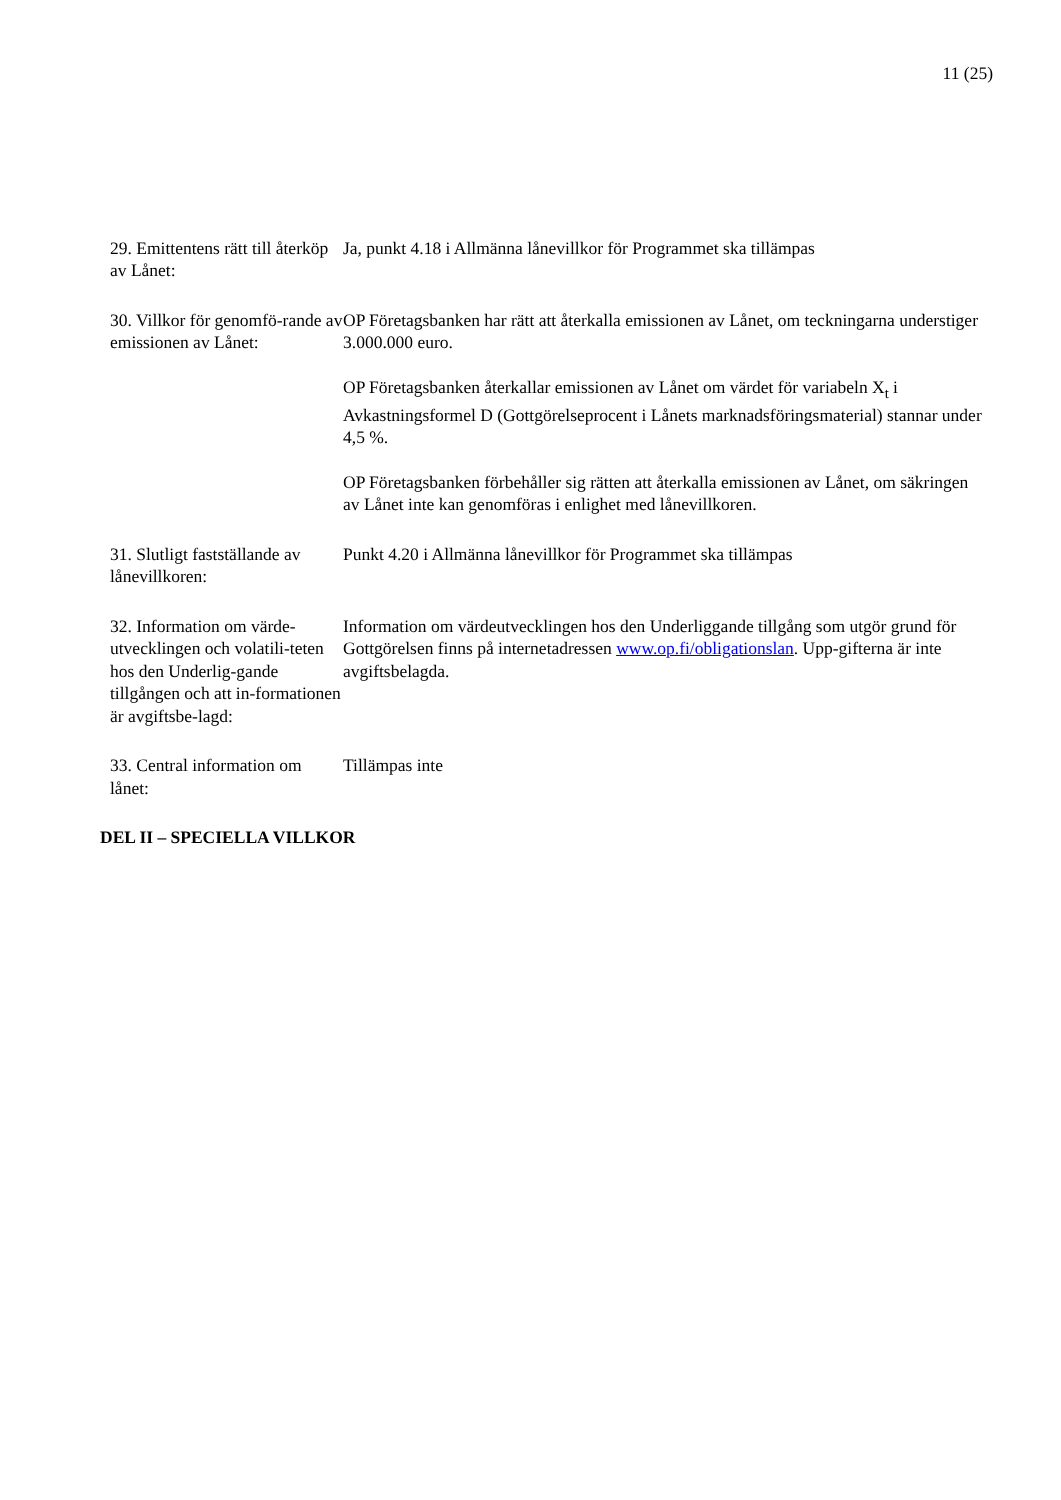11 (25)
29. Emittentens rätt till återköp av Lånet:
Ja, punkt 4.18 i Allmänna lånevillkor för Programmet ska tillämpas
30. Villkor för genomfö-rande av emissionen av Lånet:
OP Företagsbanken har rätt att återkalla emissionen av Lånet, om teckningarna understiger 3.000.000 euro.
OP Företagsbanken återkallar emissionen av Lånet om värdet för variabeln X<sub>t</sub> i Avkastningsformel D (Gottgörelseprocent i Lånets marknadsföringsmaterial) stannar under 4,5 %.
OP Företagsbanken förbehåller sig rätten att återkalla emissionen av Lånet, om säkringen av Lånet inte kan genomföras i enlighet med lånevillkoren.
31. Slutligt fastställande av lånevillkoren:
Punkt 4.20 i Allmänna lånevillkor för Programmet ska tillämpas
32. Information om värde-utvecklingen och volatili-teten hos den Underlig-gande tillgången och att in-formationen är avgiftsbe-lagd:
Information om värdeutvecklingen hos den Underliggande tillgång som utgör grund för Gottgörelsen finns på internetadressen www.op.fi/obligationslan. Upp-gifterna är inte avgiftsbelagda.
33. Central information om lånet:
Tillämpas inte
DEL II – SPECIELLA VILLKOR